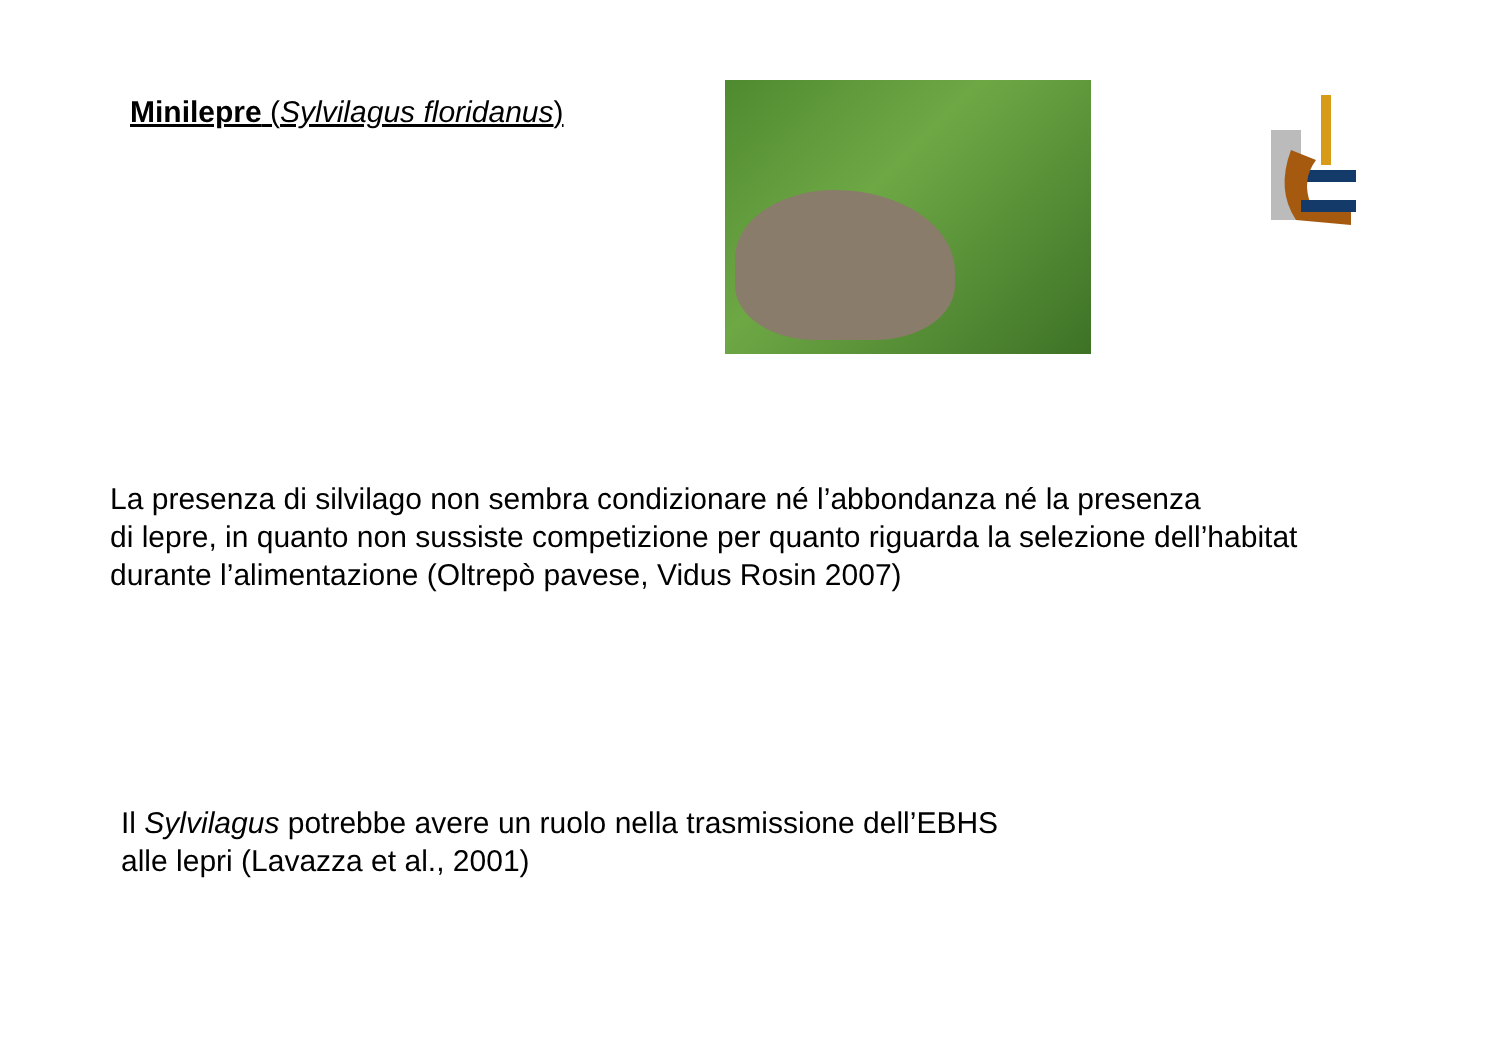Minilepre (Sylvilagus floridanus)
La presenza di silvilago non sembra condizionare né l’abbondanza né la presenza
di lepre, in quanto non sussiste competizione per quanto riguarda la selezione dell’habitat
durante l’alimentazione (Oltrepò pavese, Vidus Rosin 2007)
Il Sylvilagus potrebbe avere un ruolo nella trasmissione dell’EBHS
alle lepri (Lavazza et al., 2001)